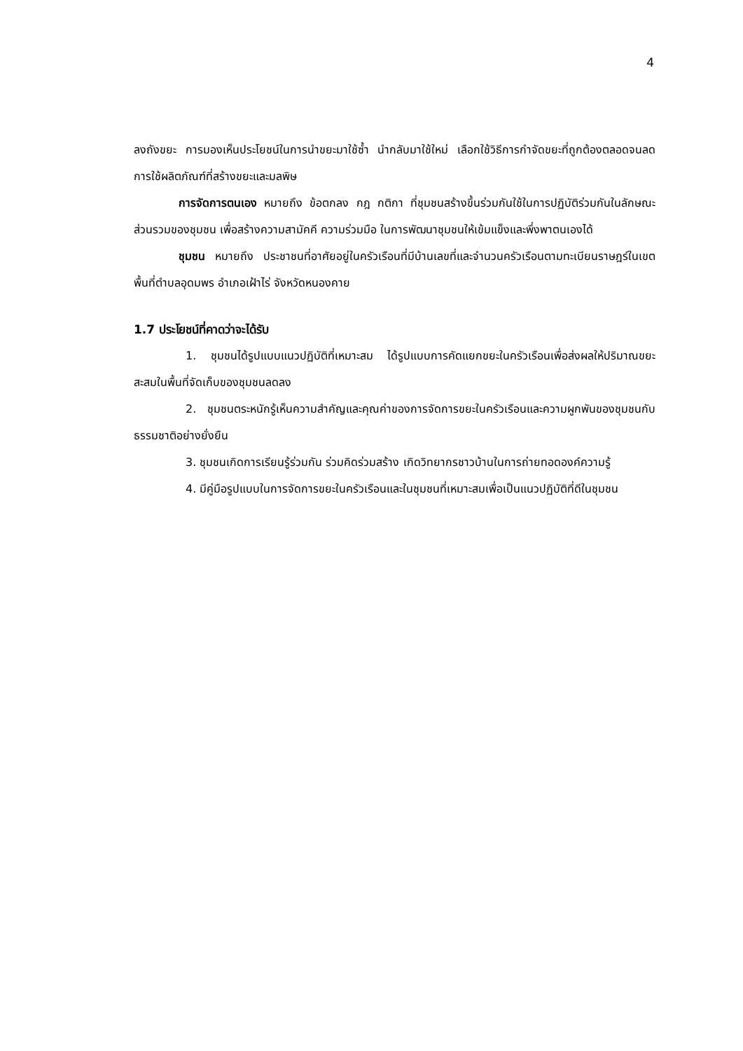4
ลงถังขยะ การมองเห็นประโยชน์ในการนำขยะมาใช้ซ้ำ นำกลับมาใช้ใหม่ เลือกใช้วิธีการกำจัดขยะที่ถูกต้องตลอดจนลดการใช้ผลิตภัณฑ์ที่สร้างขยะและมลพิษ
การจัดการตนเอง หมายถึง ข้อตกลง กฎ กติกา ที่ชุมชนสร้างขึ้นร่วมกันใช้ในการปฏิบัติร่วมกันในลักษณะส่วนรวมของชุมชน เพื่อสร้างความสามัคคี ความร่วมมือ ในการพัฒนาชุมชนให้เข้มแข็งและพึ่งพาตนเองได้
ชุมชน หมายถึง ประชาชนที่อาศัยอยู่ในครัวเรือนที่มีบ้านเลขที่และจำนวนครัวเรือนตามทะเบียนราษฎร์ในเขตพื้นที่ตำบลอุดมพร อำเภอเฝ้าไร่ จังหวัดหนองคาย
1.7 ประโยชน์ที่คาดว่าจะได้รับ
1. ชุมชนได้รูปแบบแนวปฏิบัติที่เหมาะสม ได้รูปแบบการคัดแยกขยะในครัวเรือนเพื่อส่งผลให้ปริมาณขยะสะสมในพื้นที่จัดเก็บของชุมชนลดลง
2. ชุมชนตระหนักรู้เห็นความสำคัญและคุณค่าของการจัดการขยะในครัวเรือนและความผูกพันของชุมชนกับธรรมชาติอย่างยั่งยืน
3. ชุมชนเกิดการเรียนรู้ร่วมกัน ร่วมคิดร่วมสร้าง เกิดวิทยากรชาวบ้านในการถ่ายทอดองค์ความรู้
4. มีคู่มือรูปแบบในการจัดการขยะในครัวเรือนและในชุมชนที่เหมาะสมเพื่อเป็นแนวปฏิบัติที่ดีในชุมชน